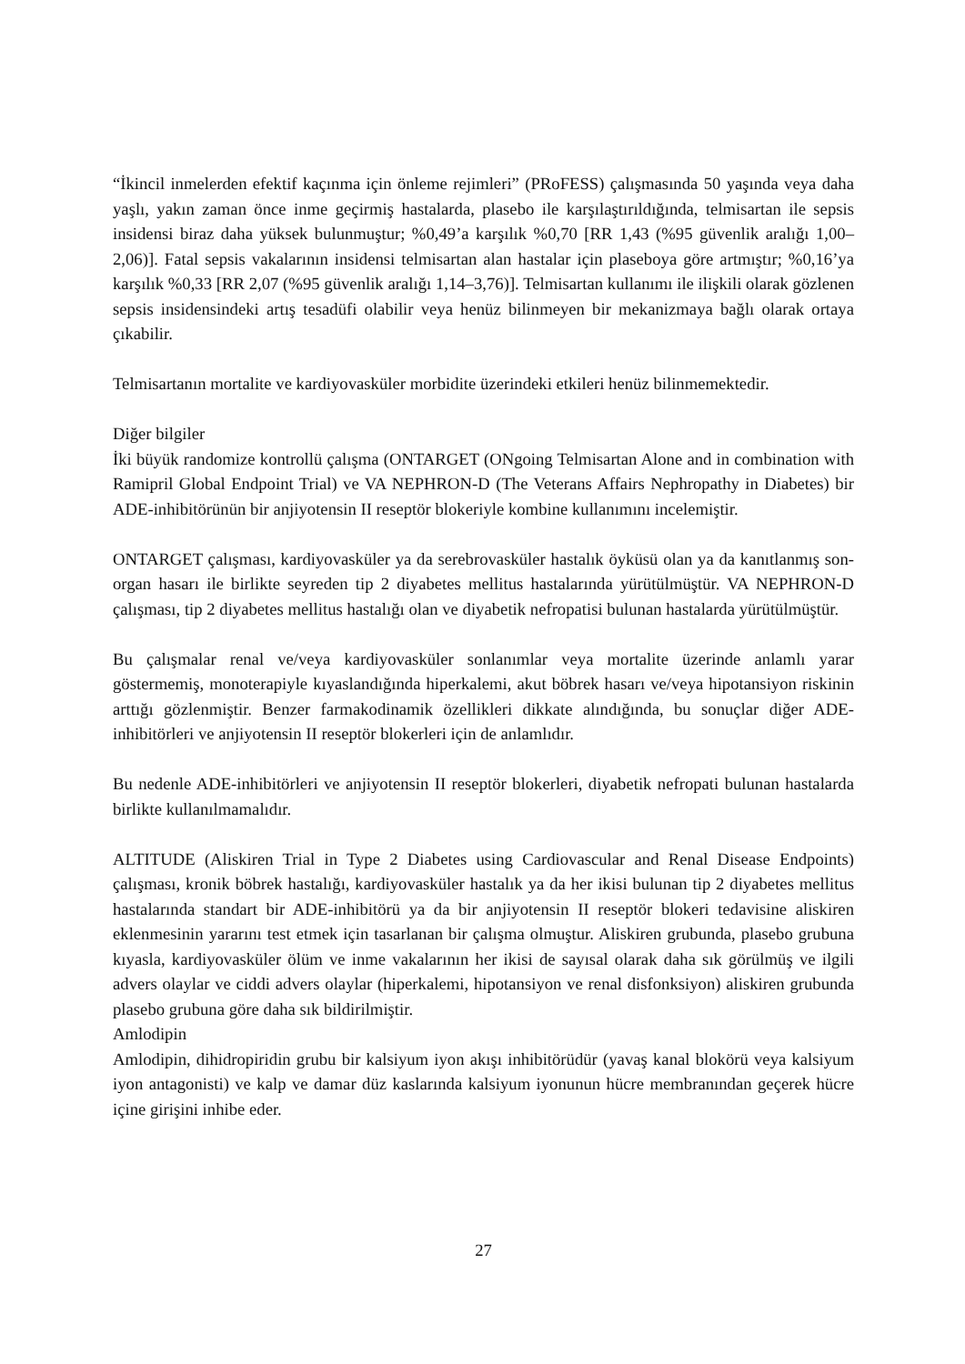“İkincil inmelerden efektif kaçınma için önleme rejimleri” (PRoFESS) çalışmasında 50 yaşında veya daha yaşlı, yakın zaman önce inme geçirmiş hastalarda, plasebo ile karşılaştırıldığında, telmisartan ile sepsis insidensi biraz daha yüksek bulunmuştur; %0,49’a karşılık %0,70 [RR 1,43 (%95 güvenlik aralığı 1,00–2,06)]. Fatal sepsis vakalarının insidensi telmisartan alan hastalar için plaseboya göre artmıştır; %0,16’ya karşılık %0,33 [RR 2,07 (%95 güvenlik aralığı 1,14–3,76)]. Telmisartan kullanımı ile ilişkili olarak gözlenen sepsis insidensindeki artış tesadüfi olabilir veya henüz bilinmeyen bir mekanizmaya bağlı olarak ortaya çıkabilir.
Telmisartanın mortalite ve kardiyovasküler morbidite üzerindeki etkileri henüz bilinmemektedir.
Diğer bilgiler
İki büyük randomize kontrollü çalışma (ONTARGET (ONgoing Telmisartan Alone and in combination with Ramipril Global Endpoint Trial) ve VA NEPHRON-D (The Veterans Affairs Nephropathy in Diabetes) bir ADE-inhibitörünün bir anjiyotensin II reseptör blokeriyle kombine kullanımını incelemiştir.
ONTARGET çalışması, kardiyovasküler ya da serebrovasküler hastalık öyküsü olan ya da kanıtlanmış son-organ hasarı ile birlikte seyreden tip 2 diyabetes mellitus hastalarında yürütülmüştür. VA NEPHRON-D çalışması, tip 2 diyabetes mellitus hastalığı olan ve diyabetik nefropatisi bulunan hastalarda yürütülmüştür.
Bu çalışmalar renal ve/veya kardiyovasküler sonlanımlar veya mortalite üzerinde anlamlı yarar göstermemiş, monoterapiyle kıyaslandığında hiperkalemi, akut böbrek hasarı ve/veya hipotansiyon riskinin arttığı gözlenmiştir. Benzer farmakodinamik özellikleri dikkate alındığında, bu sonuçlar diğer ADE-inhibitörleri ve anjiyotensin II reseptör blokerleri için de anlamlıdır.
Bu nedenle ADE-inhibitörleri ve anjiyotensin II reseptör blokerleri, diyabetik nefropati bulunan hastalarda birlikte kullanılmamalıdır.
ALTITUDE (Aliskiren Trial in Type 2 Diabetes using Cardiovascular and Renal Disease Endpoints) çalışması, kronik böbrek hastalığı, kardiyovasküler hastalık ya da her ikisi bulunan tip 2 diyabetes mellitus hastalarında standart bir ADE-inhibitörü ya da bir anjiyotensin II reseptör blokeri tedavisine aliskiren eklenmesinin yararını test etmek için tasarlanan bir çalışma olmuştur. Aliskiren grubunda, plasebo grubuna kıyasla, kardiyovasküler ölüm ve inme vakalarının her ikisi de sayısal olarak daha sık görülmüş ve ilgili advers olaylar ve ciddi advers olaylar (hiperkalemi, hipotansiyon ve renal disfonksiyon) aliskiren grubunda plasebo grubuna göre daha sık bildirilmiştir.
Amlodipin
Amlodipin, dihidropiridin grubu bir kalsiyum iyon akışı inhibitörüdür (yavaş kanal blokörü veya kalsiyum iyon antagonisti) ve kalp ve damar düz kaslarında kalsiyum iyonunun hücre membranından geçerek hücre içine girişini inhibe eder.
27